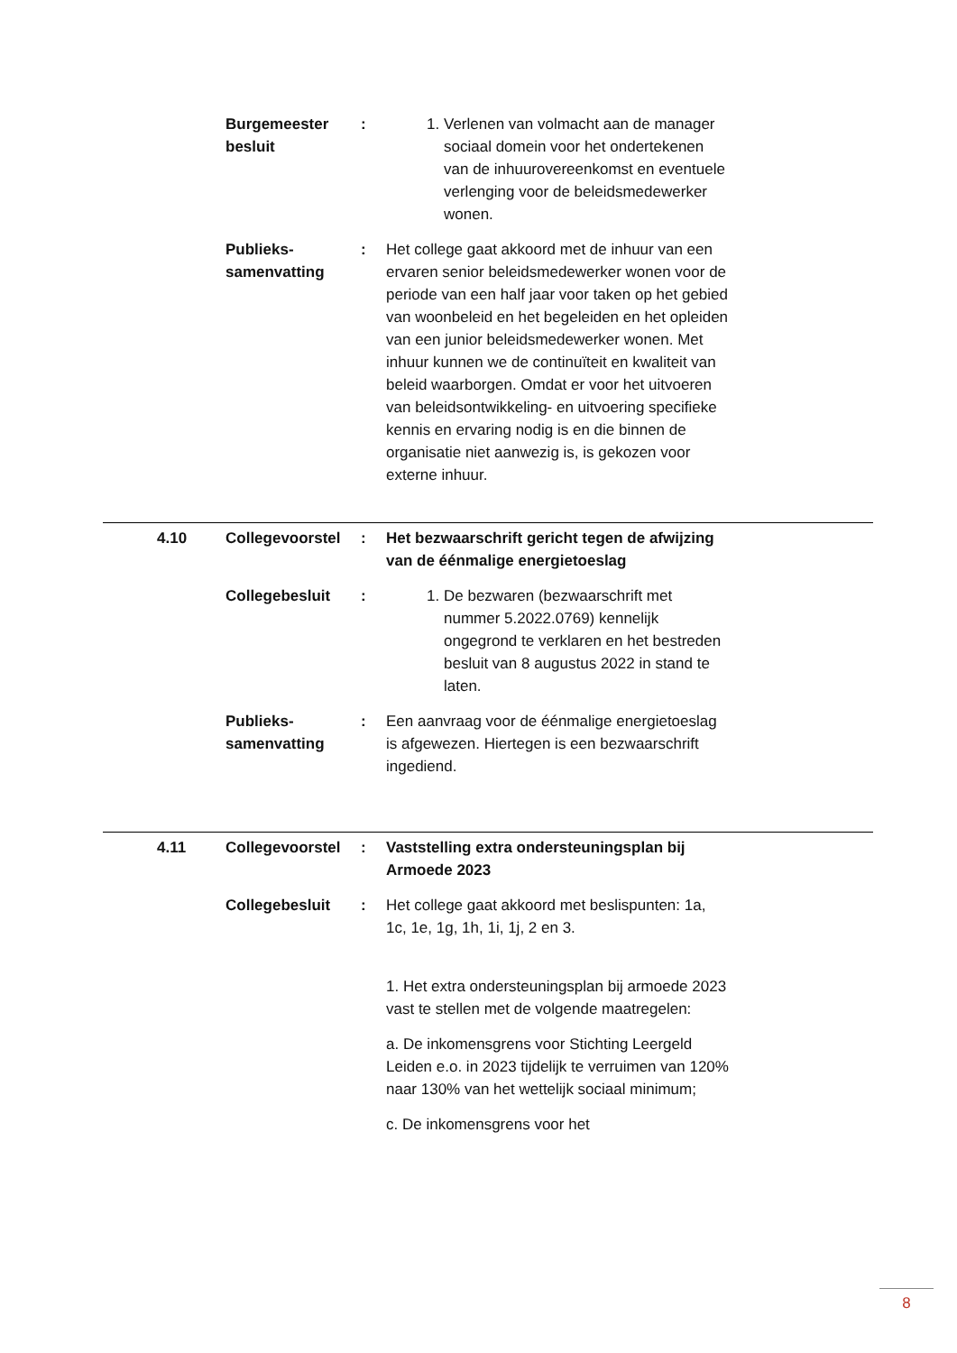| | Burgemeester besluit | : | 1. Verlenen van volmacht aan de manager sociaal domein voor het ondertekenen van de inhuurovereenkomst en eventuele verlenging voor de beleidsmedewerker wonen. |
| | Publieks-samenvatting | : | Het college gaat akkoord met de inhuur van een ervaren senior beleidsmedewerker wonen voor de periode van een half jaar voor taken op het gebied van woonbeleid en het begeleiden en het opleiden van een junior beleidsmedewerker wonen. Met inhuur kunnen we de continuïteit en kwaliteit van beleid waarborgen. Omdat er voor het uitvoeren van beleidsontwikkeling- en uitvoering specifieke kennis en ervaring nodig is en die binnen de organisatie niet aanwezig is, is gekozen voor externe inhuur. |
| 4.10 | Collegevoorstel | : | Het bezwaarschrift gericht tegen de afwijzing van de éénmalige energietoeslag |
| | Collegebesluit | : | 1. De bezwaren (bezwaarschrift met nummer 5.2022.0769) kennelijk ongegrond te verklaren en het bestreden besluit van 8 augustus 2022 in stand te laten. |
| | Publieks-samenvatting | : | Een aanvraag voor de éénmalige energietoeslag is afgewezen. Hiertegen is een bezwaarschrift ingediend. |
| 4.11 | Collegevoorstel | : | Vaststelling extra ondersteuningsplan bij Armoede 2023 |
| | Collegebesluit | : | Het college gaat akkoord met beslispunten: 1a, 1c, 1e, 1g, 1h, 1i, 1j, 2 en 3. 1. Het extra ondersteuningsplan bij armoede 2023 vast te stellen met de volgende maatregelen: a. De inkomensgrens voor Stichting Leergeld Leiden e.o. in 2023 tijdelijk te verruimen van 120% naar 130% van het wettelijk sociaal minimum; c. De inkomensgrens voor het |
8